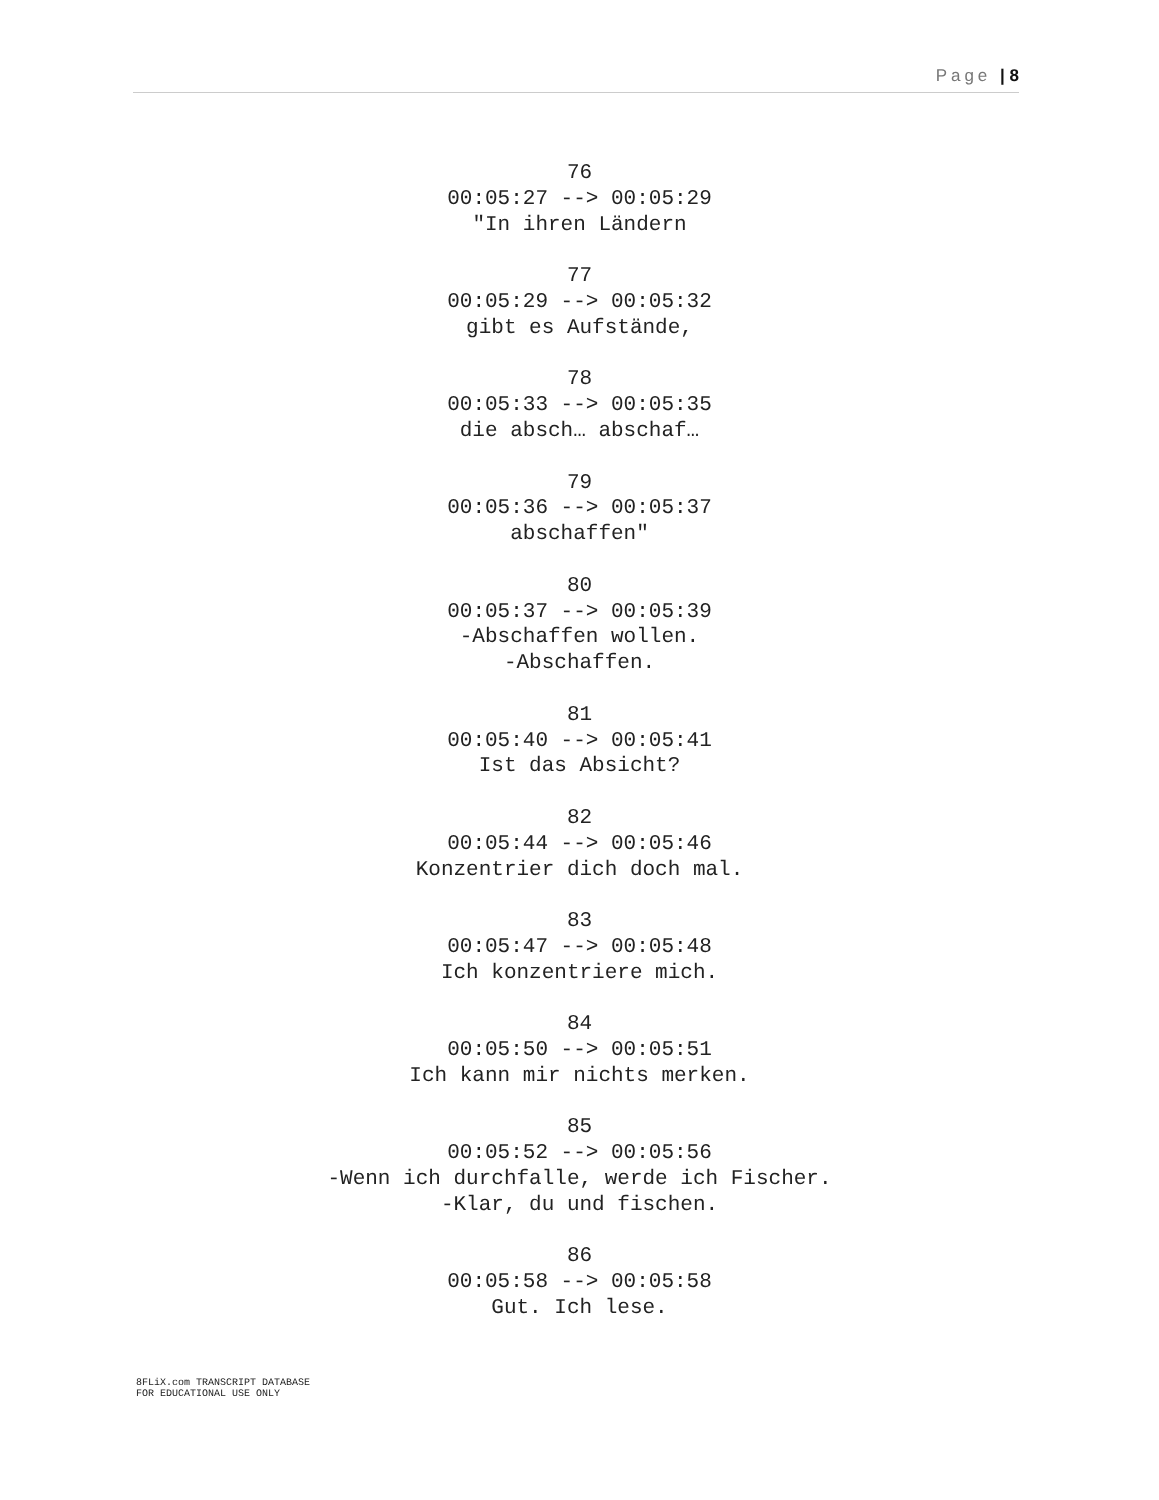Page | 8
76
00:05:27 --> 00:05:29
"In ihren Ländern
77
00:05:29 --> 00:05:32
gibt es Aufstände,
78
00:05:33 --> 00:05:35
die absch… abschaf…
79
00:05:36 --> 00:05:37
abschaffen"
80
00:05:37 --> 00:05:39
-Abschaffen wollen.
-Abschaffen.
81
00:05:40 --> 00:05:41
Ist das Absicht?
82
00:05:44 --> 00:05:46
Konzentrier dich doch mal.
83
00:05:47 --> 00:05:48
Ich konzentriere mich.
84
00:05:50 --> 00:05:51
Ich kann mir nichts merken.
85
00:05:52 --> 00:05:56
-Wenn ich durchfalle, werde ich Fischer.
-Klar, du und fischen.
86
00:05:58 --> 00:05:58
Gut. Ich lese.
8FLiX.com TRANSCRIPT DATABASE
FOR EDUCATIONAL USE ONLY